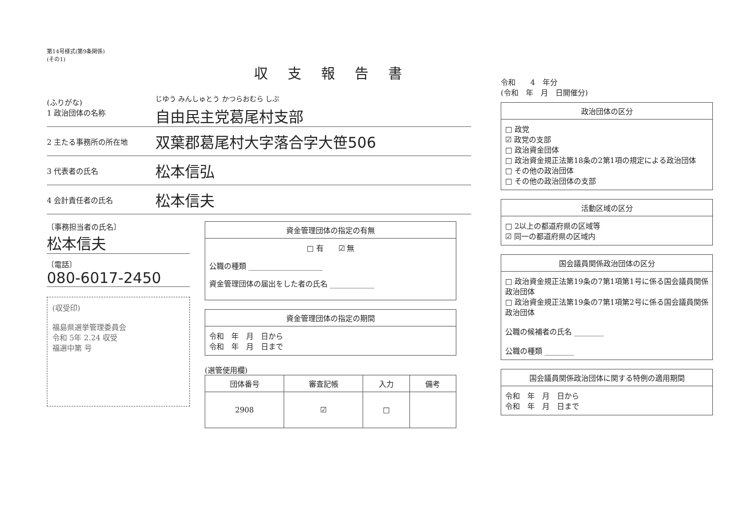第14号様式(第9条関係)
(その1)
収支報告書
(ふりがな)
1 政治団体の名称
じゆう みんしゅとう かつらおむら しぶ
自由民主党葛尾村支部
2 主たる事務所の所在地
双葉郡葛尾村大字落合字大笹506
3 代表者の氏名
松本信弘
4 会計責任者の氏名
松本信夫
〔事務担当者の氏名〕
松本信夫
〔電話〕
080-6017-2450
(収受印)
福島県選挙管理委員会
令和 5年 2.24 収受
福選中第 号
資金管理団体の指定の有無
□ 有　　☑ 無
公職の種類 ____________________
資金管理団体の届出をした者の氏名 ____________
資金管理団体の指定の期間
令和　年　月　日から
令和　年　月　日まで
(選管使用欄)
| 団体番号 | 審査記帳 | 入力 | 備考 |
| --- | --- | --- | --- |
| 2908 | ☑ | □ | |
令和　　4　年分
(令和　年　月　日開催分)
政治団体の区分
□ 政党
☑ 政党の支部
□ 政治資金団体
□ 政治資金規正法第18条の2第1項の規定による政治団体
□ その他の政治団体
□ その他の政治団体の支部
活動区域の区分
□ 2以上の都道府県の区域等
☑ 同一の都道府県の区域内
国会議員関係政治団体の区分
□ 政治資金規正法第19条の7第1項第1号に係る国会議員関係政治団体
□ 政治資金規正法第19条の7第1項第2号に係る国会議員関係政治団体
公職の候補者の氏名 ________
公職の種類 ________
国会議員関係政治団体に関する特例の適用期間
令和　年　月　日から
令和　年　月　日まで